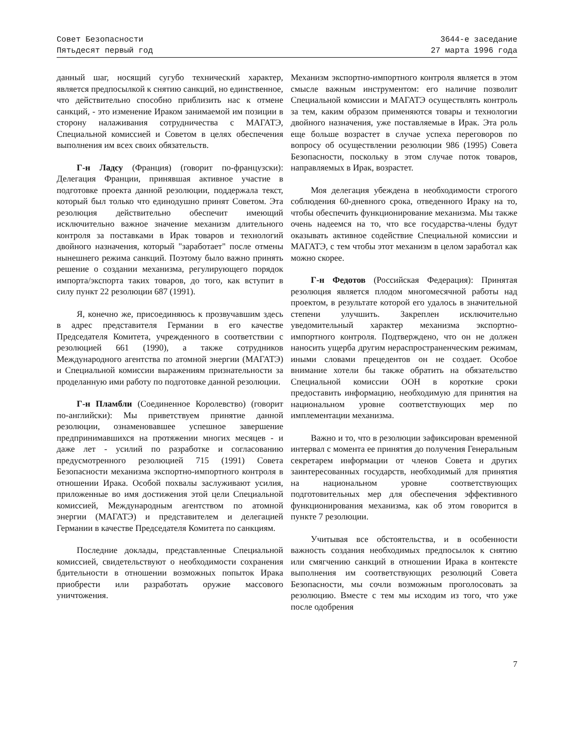Совет Безопасности
Пятьдесят первый год
3644-е заседание
27 марта 1996 года
данный шаг, носящий сугубо технический характер, является предпосылкой к снятию санкций, но единственное, что действительно способно приблизить нас к отмене санкций, - это изменение Ираком занимаемой им позиции в сторону налаживания сотрудничества с МАГАТЭ, Специальной комиссией и Советом в целях обеспечения выполнения им всех своих обязательств.
Г-н Ладсу (Франция) (говорит по-французски): Делегация Франции, принявшая активное участие в подготовке проекта данной резолюции, поддержала текст, который был только что единодушно принят Советом. Эта резолюция действительно обеспечит имеющий исключительно важное значение механизм длительного контроля за поставками в Ирак товаров и технологий двойного назначения, который "заработает" после отмены нынешнего режима санкций. Поэтому было важно принять решение о создании механизма, регулирующего порядок импорта/экспорта таких товаров, до того, как вступит в силу пункт 22 резолюции 687 (1991).
Я, конечно же, присоединяюсь к прозвучавшим здесь в адрес представителя Германии в его качестве Председателя Комитета, учрежденного в соответствии с резолюцией 661 (1990), а также сотрудников Международного агентства по атомной энергии (МАГАТЭ) и Специальной комиссии выражениям признательности за проделанную ими работу по подготовке данной резолюции.
Г-н Пламбли (Соединенное Королевство) (говорит по-английски): Мы приветствуем принятие данной резолюции, ознаменовавшее успешное завершение предпринимавшихся на протяжении многих месяцев - и даже лет - усилий по разработке и согласованию предусмотренного резолюцией 715 (1991) Совета Безопасности механизма экспортно-импортного контроля в отношении Ирака. Особой похвалы заслуживают усилия, приложенные во имя достижения этой цели Специальной комиссией, Международным агентством по атомной энергии (МАГАТЭ) и представителем и делегацией Германии в качестве Председателя Комитета по санкциям.
Последние доклады, представленные Специальной комиссией, свидетельствуют о необходимости сохранения бдительности в отношении возможных попыток Ирака приобрести или разработать оружие массового уничтожения.
Механизм экспортно-импортного контроля является в этом смысле важным инструментом: его наличие позволит Специальной комиссии и МАГАТЭ осуществлять контроль за тем, каким образом применяются товары и технологии двойного назначения, уже поставляемые в Ирак. Эта роль еще больше возрастет в случае успеха переговоров по вопросу об осуществлении резолюции 986 (1995) Совета Безопасности, поскольку в этом случае поток товаров, направляемых в Ирак, возрастет.
Моя делегация убеждена в необходимости строгого соблюдения 60-дневного срока, отведенного Ираку на то, чтобы обеспечить функционирование механизма. Мы также очень надеемся на то, что все государства-члены будут оказывать активное содействие Специальной комиссии и МАГАТЭ, с тем чтобы этот механизм в целом заработал как можно скорее.
Г-н Федотов (Российская Федерация): Принятая резолюция является плодом многомесячной работы над проектом, в результате которой его удалось в значительной степени улучшить. Закреплен исключительно уведомительный характер механизма экспортно-импортного контроля. Подтверждено, что он не должен наносить ущерба другим нераспространенческим режимам, иными словами прецедентов он не создает. Особое внимание хотели бы также обратить на обязательство Специальной комиссии ООН в короткие сроки предоставить информацию, необходимую для принятия на национальном уровне соответствующих мер по имплементации механизма.
Важно и то, что в резолюции зафиксирован временной интервал с момента ее принятия до получения Генеральным секретарем информации от членов Совета и других заинтересованных государств, необходимый для принятия на национальном уровне соответствующих подготовительных мер для обеспечения эффективного функционирования механизма, как об этом говорится в пункте 7 резолюции.
Учитывая все обстоятельства, и в особенности важность создания необходимых предпосылок к снятию или смягчению санкций в отношении Ирака в контексте выполнения им соответствующих резолюций Совета Безопасности, мы сочли возможным проголосовать за резолюцию. Вместе с тем мы исходим из того, что уже после одобрения
7